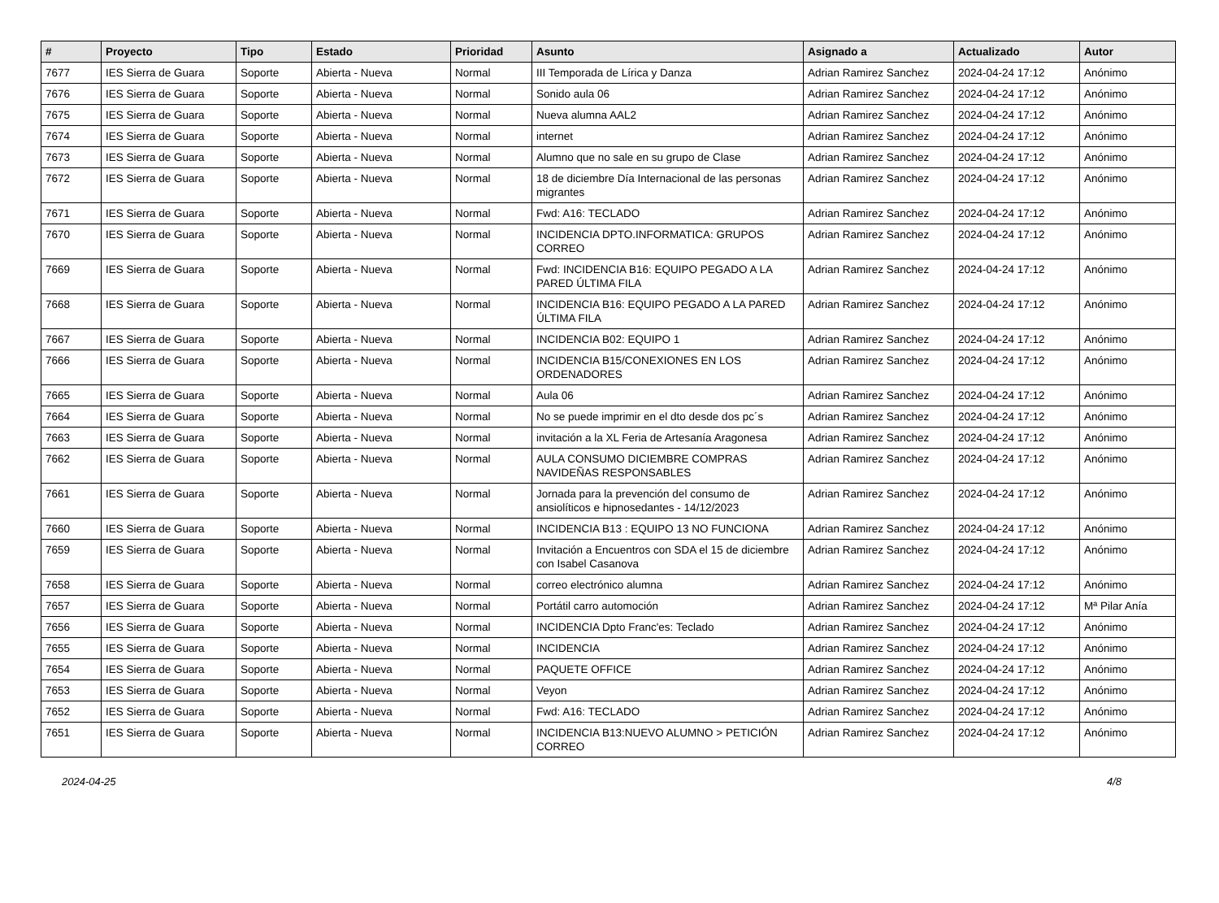| # | Proyecto | Tipo | Estado | Prioridad | Asunto | Asignado a | Actualizado | Autor |
| --- | --- | --- | --- | --- | --- | --- | --- | --- |
| 7677 | IES Sierra de Guara | Soporte | Abierta - Nueva | Normal | III Temporada de Lírica y Danza | Adrian Ramirez Sanchez | 2024-04-24 17:12 | Anónimo |
| 7676 | IES Sierra de Guara | Soporte | Abierta - Nueva | Normal | Sonido aula 06 | Adrian Ramirez Sanchez | 2024-04-24 17:12 | Anónimo |
| 7675 | IES Sierra de Guara | Soporte | Abierta - Nueva | Normal | Nueva alumna AAL2 | Adrian Ramirez Sanchez | 2024-04-24 17:12 | Anónimo |
| 7674 | IES Sierra de Guara | Soporte | Abierta - Nueva | Normal | internet | Adrian Ramirez Sanchez | 2024-04-24 17:12 | Anónimo |
| 7673 | IES Sierra de Guara | Soporte | Abierta - Nueva | Normal | Alumno que no sale en su grupo de Clase | Adrian Ramirez Sanchez | 2024-04-24 17:12 | Anónimo |
| 7672 | IES Sierra de Guara | Soporte | Abierta - Nueva | Normal | 18 de diciembre Día Internacional de las personas migrantes | Adrian Ramirez Sanchez | 2024-04-24 17:12 | Anónimo |
| 7671 | IES Sierra de Guara | Soporte | Abierta - Nueva | Normal | Fwd: A16: TECLADO | Adrian Ramirez Sanchez | 2024-04-24 17:12 | Anónimo |
| 7670 | IES Sierra de Guara | Soporte | Abierta - Nueva | Normal | INCIDENCIA DPTO.INFORMATICA: GRUPOS CORREO | Adrian Ramirez Sanchez | 2024-04-24 17:12 | Anónimo |
| 7669 | IES Sierra de Guara | Soporte | Abierta - Nueva | Normal | Fwd: INCIDENCIA B16: EQUIPO PEGADO A LA PARED ÚLTIMA FILA | Adrian Ramirez Sanchez | 2024-04-24 17:12 | Anónimo |
| 7668 | IES Sierra de Guara | Soporte | Abierta - Nueva | Normal | INCIDENCIA B16: EQUIPO PEGADO A LA PARED ÚLTIMA FILA | Adrian Ramirez Sanchez | 2024-04-24 17:12 | Anónimo |
| 7667 | IES Sierra de Guara | Soporte | Abierta - Nueva | Normal | INCIDENCIA B02: EQUIPO 1 | Adrian Ramirez Sanchez | 2024-04-24 17:12 | Anónimo |
| 7666 | IES Sierra de Guara | Soporte | Abierta - Nueva | Normal | INCIDENCIA B15/CONEXIONES EN LOS ORDENADORES | Adrian Ramirez Sanchez | 2024-04-24 17:12 | Anónimo |
| 7665 | IES Sierra de Guara | Soporte | Abierta - Nueva | Normal | Aula 06 | Adrian Ramirez Sanchez | 2024-04-24 17:12 | Anónimo |
| 7664 | IES Sierra de Guara | Soporte | Abierta - Nueva | Normal | No se puede imprimir en el dto desde dos pc´s | Adrian Ramirez Sanchez | 2024-04-24 17:12 | Anónimo |
| 7663 | IES Sierra de Guara | Soporte | Abierta - Nueva | Normal | invitación a la XL Feria de Artesanía Aragonesa | Adrian Ramirez Sanchez | 2024-04-24 17:12 | Anónimo |
| 7662 | IES Sierra de Guara | Soporte | Abierta - Nueva | Normal | AULA CONSUMO DICIEMBRE COMPRAS NAVIDEÑAS RESPONSABLES | Adrian Ramirez Sanchez | 2024-04-24 17:12 | Anónimo |
| 7661 | IES Sierra de Guara | Soporte | Abierta - Nueva | Normal | Jornada para la prevención del consumo de ansiolíticos e hipnosedantes - 14/12/2023 | Adrian Ramirez Sanchez | 2024-04-24 17:12 | Anónimo |
| 7660 | IES Sierra de Guara | Soporte | Abierta - Nueva | Normal | INCIDENCIA B13 : EQUIPO 13 NO FUNCIONA | Adrian Ramirez Sanchez | 2024-04-24 17:12 | Anónimo |
| 7659 | IES Sierra de Guara | Soporte | Abierta - Nueva | Normal | Invitación a Encuentros con SDA el 15 de diciembre con Isabel Casanova | Adrian Ramirez Sanchez | 2024-04-24 17:12 | Anónimo |
| 7658 | IES Sierra de Guara | Soporte | Abierta - Nueva | Normal | correo electrónico alumna | Adrian Ramirez Sanchez | 2024-04-24 17:12 | Anónimo |
| 7657 | IES Sierra de Guara | Soporte | Abierta - Nueva | Normal | Portátil carro automoción | Adrian Ramirez Sanchez | 2024-04-24 17:12 | Mª Pilar Anía |
| 7656 | IES Sierra de Guara | Soporte | Abierta - Nueva | Normal | INCIDENCIA Dpto Franc'es: Teclado | Adrian Ramirez Sanchez | 2024-04-24 17:12 | Anónimo |
| 7655 | IES Sierra de Guara | Soporte | Abierta - Nueva | Normal | INCIDENCIA | Adrian Ramirez Sanchez | 2024-04-24 17:12 | Anónimo |
| 7654 | IES Sierra de Guara | Soporte | Abierta - Nueva | Normal | PAQUETE OFFICE | Adrian Ramirez Sanchez | 2024-04-24 17:12 | Anónimo |
| 7653 | IES Sierra de Guara | Soporte | Abierta - Nueva | Normal | Veyon | Adrian Ramirez Sanchez | 2024-04-24 17:12 | Anónimo |
| 7652 | IES Sierra de Guara | Soporte | Abierta - Nueva | Normal | Fwd: A16: TECLADO | Adrian Ramirez Sanchez | 2024-04-24 17:12 | Anónimo |
| 7651 | IES Sierra de Guara | Soporte | Abierta - Nueva | Normal | INCIDENCIA B13:NUEVO ALUMNO > PETICIÓN CORREO | Adrian Ramirez Sanchez | 2024-04-24 17:12 | Anónimo |
2024-04-25 4/8